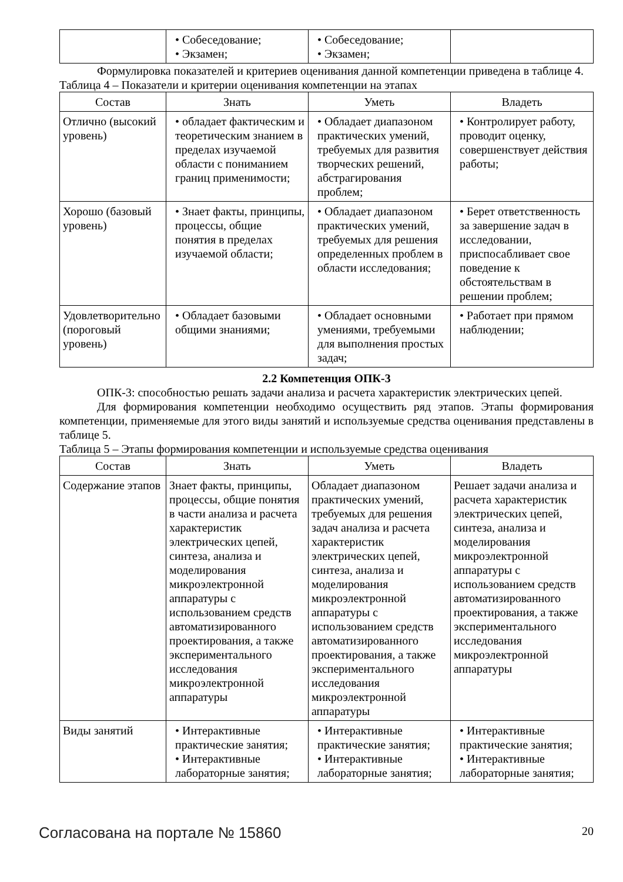| | • Собеседование; • Экзамен; | • Собеседование; • Экзамен; | |
Формулировка показателей и критериев оценивания данной компетенции приведена в таблице 4.
Таблица 4 – Показатели и критерии оценивания компетенции на этапах
| Состав | Знать | Уметь | Владеть |
| --- | --- | --- | --- |
| Отлично (высокий уровень) | • обладает фактическим и теоретическим знанием в пределах изучаемой области с пониманием границ применимости; | • Обладает диапазоном практических умений, требуемых для развития творческих решений, абстрагирования проблем; | • Контролирует работу, проводит оценку, совершенствует действия работы; |
| Хорошо (базовый уровень) | • Знает факты, принципы, процессы, общие понятия в пределах изучаемой области; | • Обладает диапазоном практических умений, требуемых для решения определенных проблем в области исследования; | • Берет ответственность за завершение задач в исследовании, приспосабливает свое поведение к обстоятельствам в решении проблем; |
| Удовлетворительно (пороговый уровень) | • Обладает базовыми общими знаниями; | • Обладает основными умениями, требуемыми для выполнения простых задач; | • Работает при прямом наблюдении; |
2.2 Компетенция ОПК-3
ОПК-3: способностью решать задачи анализа и расчета характеристик электрических цепей.
Для формирования компетенции необходимо осуществить ряд этапов. Этапы формирования компетенции, применяемые для этого виды занятий и используемые средства оценивания представлены в таблице 5.
Таблица 5 – Этапы формирования компетенции и используемые средства оценивания
| Состав | Знать | Уметь | Владеть |
| --- | --- | --- | --- |
| Содержание этапов | Знает факты, принципы, процессы, общие понятия в части анализа и расчета характеристик электрических цепей, синтеза, анализа и моделирования микроэлектронной аппаратуры с использованием средств автоматизированного проектирования, а также экспериментального исследования микроэлектронной аппаратуры | Обладает диапазоном практических умений, требуемых для решения задач анализа и расчета характеристик электрических цепей, синтеза, анализа и моделирования микроэлектронной аппаратуры с использованием средств автоматизированного проектирования, а также экспериментального исследования микроэлектронной аппаратуры | Решает задачи анализа и расчета характеристик электрических цепей, синтеза, анализа и моделирования микроэлектронной аппаратуры с использованием средств автоматизированного проектирования, а также экспериментального исследования микроэлектронной аппаратуры |
| Виды занятий | • Интерактивные практические занятия; • Интерактивные лабораторные занятия; | • Интерактивные практические занятия; • Интерактивные лабораторные занятия; | • Интерактивные практические занятия; • Интерактивные лабораторные занятия; |
Согласована на портале № 15860 20